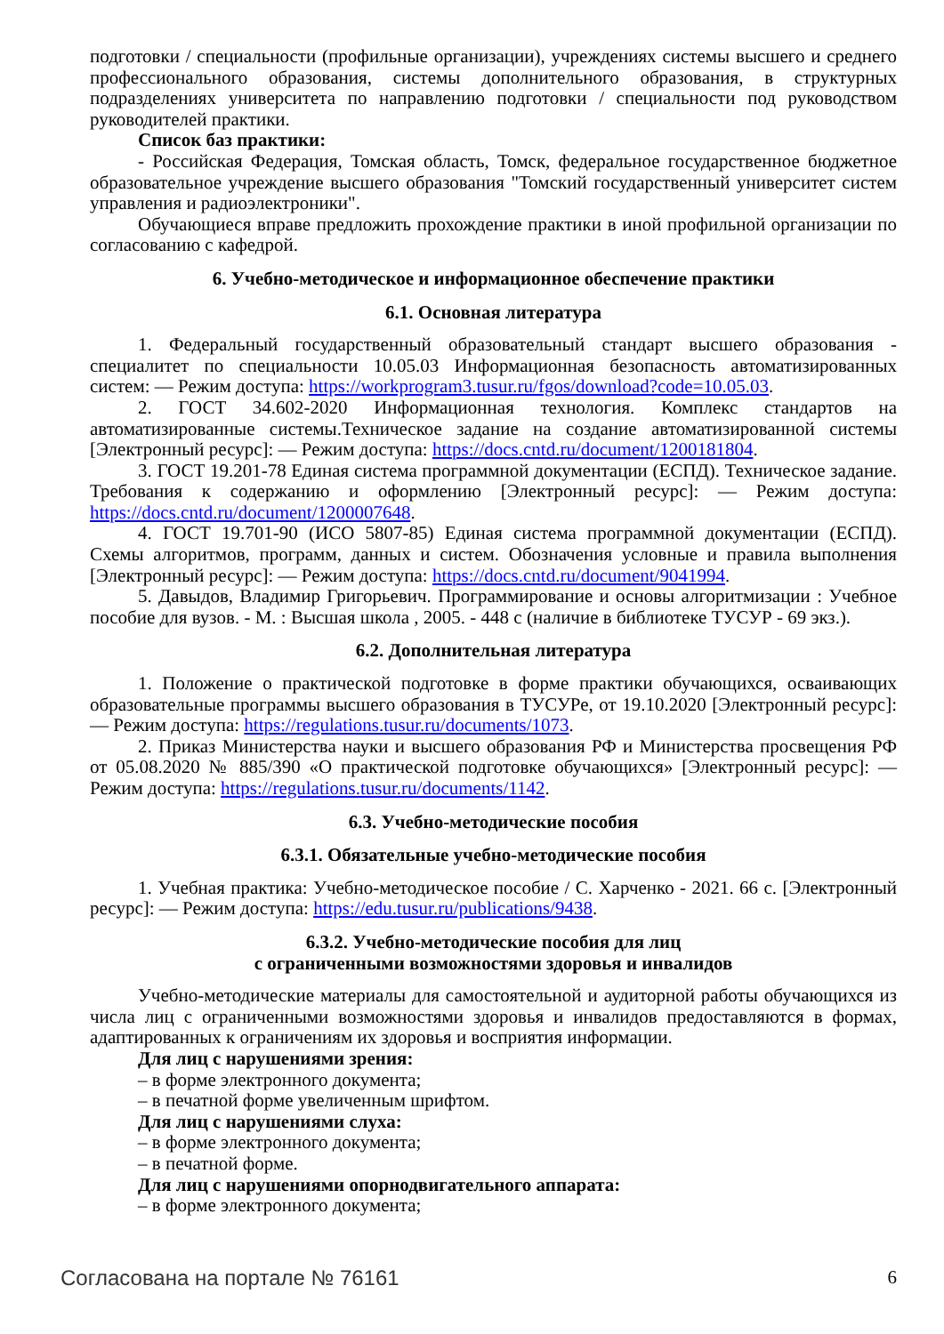подготовки / специальности (профильные организации), учреждениях системы высшего и среднего профессионального образования, системы дополнительного образования, в структурных подразделениях университета по направлению подготовки / специальности под руководством руководителей практики.
Список баз практики:
- Российская Федерация, Томская область, Томск, федеральное государственное бюджетное образовательное учреждение высшего образования "Томский государственный университет систем управления и радиоэлектроники".
Обучающиеся вправе предложить прохождение практики в иной профильной организации по согласованию с кафедрой.
6. Учебно-методическое и информационное обеспечение практики
6.1. Основная литература
1. Федеральный государственный образовательный стандарт высшего образования - специалитет по специальности 10.05.03 Информационная безопасность автоматизированных систем: — Режим доступа: https://workprogram3.tusur.ru/fgos/download?code=10.05.03.
2. ГОСТ 34.602-2020 Информационная технология. Комплекс стандартов на автоматизированные системы.Техническое задание на создание автоматизированной системы [Электронный ресурс]: — Режим доступа: https://docs.cntd.ru/document/1200181804.
3. ГОСТ 19.201-78 Единая система программной документации (ЕСПД). Техническое задание. Требования к содержанию и оформлению [Электронный ресурс]: — Режим доступа: https://docs.cntd.ru/document/1200007648.
4. ГОСТ 19.701-90 (ИСО 5807-85) Единая система программной документации (ЕСПД). Схемы алгоритмов, программ, данных и систем. Обозначения условные и правила выполнения [Электронный ресурс]: — Режим доступа: https://docs.cntd.ru/document/9041994.
5. Давыдов, Владимир Григорьевич. Программирование и основы алгоритмизации : Учебное пособие для вузов. - М. : Высшая школа , 2005. - 448 с (наличие в библиотеке ТУСУР - 69 экз.).
6.2. Дополнительная литература
1. Положение о практической подготовке в форме практики обучающихся, осваивающих образовательные программы высшего образования в ТУСУРе, от 19.10.2020 [Электронный ресурс]: — Режим доступа: https://regulations.tusur.ru/documents/1073.
2. Приказ Министерства науки и высшего образования РФ и Министерства просвещения РФ от 05.08.2020 № 885/390 «О практической подготовке обучающихся» [Электронный ресурс]: — Режим доступа: https://regulations.tusur.ru/documents/1142.
6.3. Учебно-методические пособия
6.3.1. Обязательные учебно-методические пособия
1. Учебная практика: Учебно-методическое пособие / С. Харченко - 2021. 66 с. [Электронный ресурс]: — Режим доступа: https://edu.tusur.ru/publications/9438.
6.3.2. Учебно-методические пособия для лиц
с ограниченными возможностями здоровья и инвалидов
Учебно-методические материалы для самостоятельной и аудиторной работы обучающихся из числа лиц с ограниченными возможностями здоровья и инвалидов предоставляются в формах, адаптированных к ограничениям их здоровья и восприятия информации.
Для лиц с нарушениями зрения:
– в форме электронного документа;
– в печатной форме увеличенным шрифтом.
Для лиц с нарушениями слуха:
– в форме электронного документа;
– в печатной форме.
Для лиц с нарушениями опорнодвигательного аппарата:
– в форме электронного документа;
Согласована на портале № 76161 6